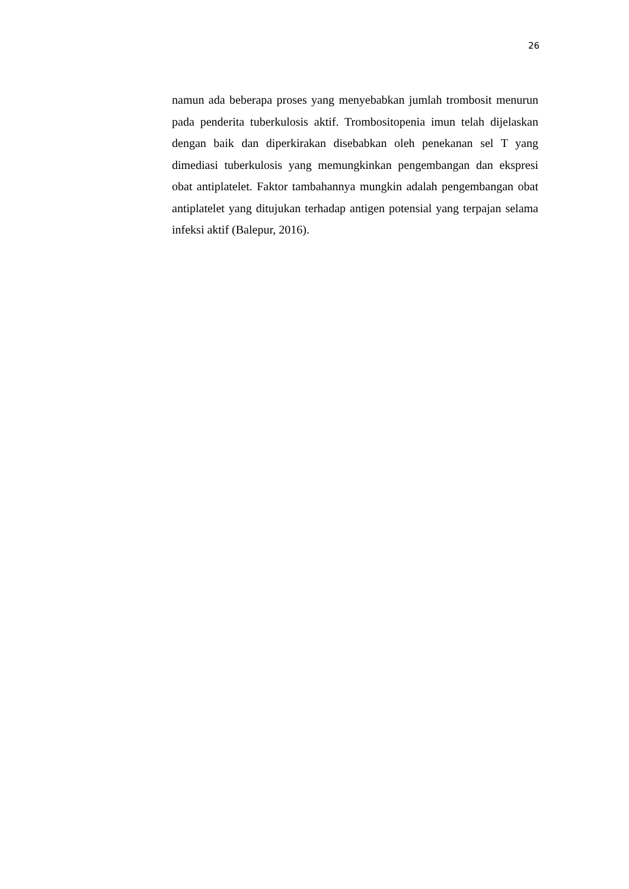26
namun ada beberapa proses yang menyebabkan jumlah trombosit menurun pada penderita tuberkulosis aktif. Trombositopenia imun telah dijelaskan dengan baik dan diperkirakan disebabkan oleh penekanan sel T yang dimediasi tuberkulosis yang memungkinkan pengembangan dan ekspresi obat antiplatelet. Faktor tambahannya mungkin adalah pengembangan obat antiplatelet yang ditujukan terhadap antigen potensial yang terpajan selama infeksi aktif (Balepur, 2016).